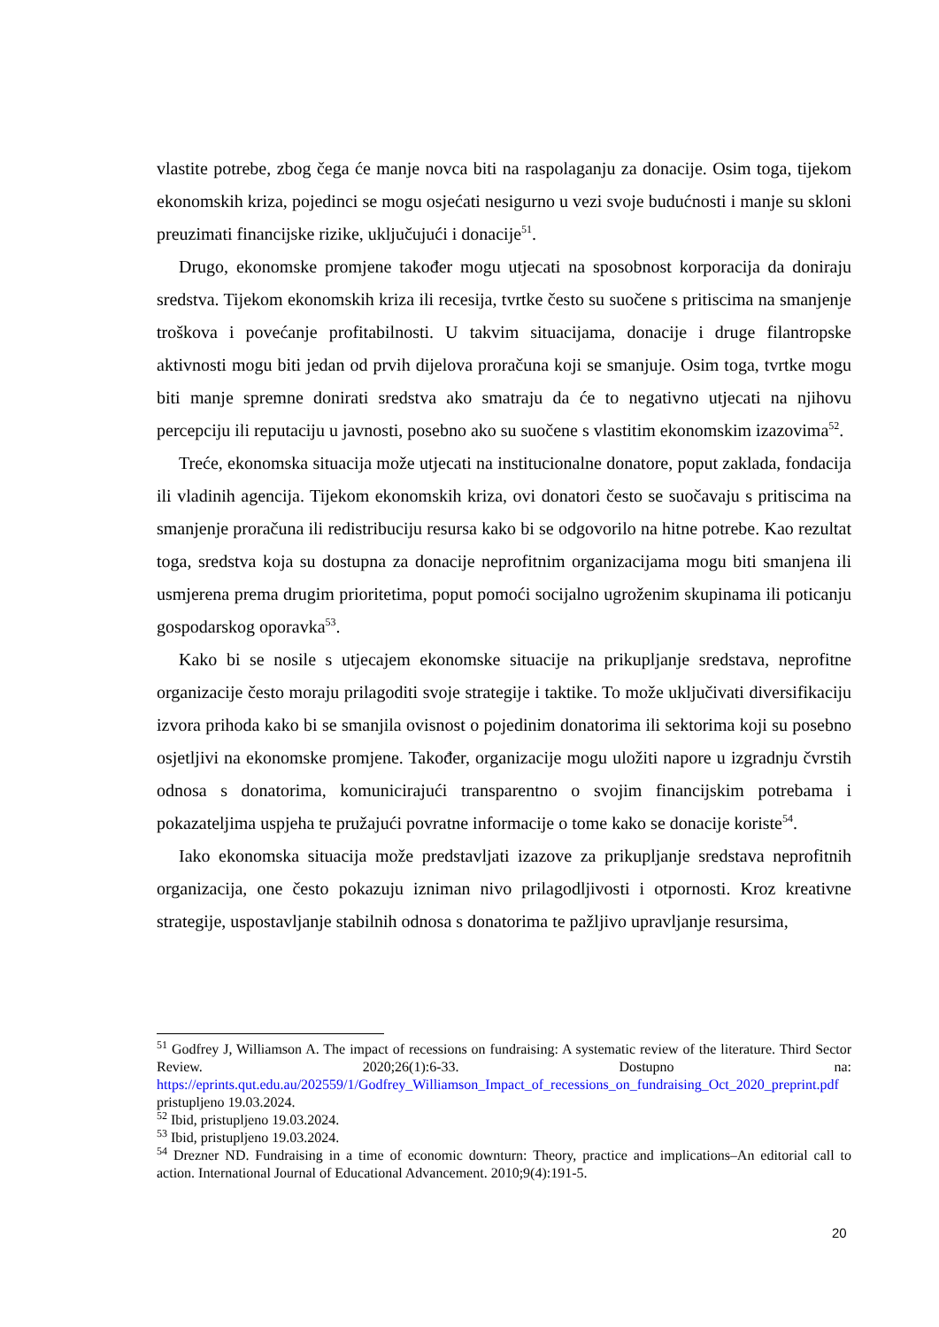vlastite potrebe, zbog čega će manje novca biti na raspolaganju za donacije. Osim toga, tijekom ekonomskih kriza, pojedinci se mogu osjećati nesigurno u vezi svoje budućnosti i manje su skloni preuzimati financijske rizike, uključujući i donacije<sup>51</sup>.
Drugo, ekonomske promjene također mogu utjecati na sposobnost korporacija da doniraju sredstva. Tijekom ekonomskih kriza ili recesija, tvrtke često su suočene s pritiscima na smanjenje troškova i povećanje profitabilnosti. U takvim situacijama, donacije i druge filantropske aktivnosti mogu biti jedan od prvih dijelova proračuna koji se smanjuje. Osim toga, tvrtke mogu biti manje spremne donirati sredstva ako smatraju da će to negativno utjecati na njihovu percepciju ili reputaciju u javnosti, posebno ako su suočene s vlastitim ekonomskim izazovima<sup>52</sup>.
Treće, ekonomska situacija može utjecati na institucionalne donatore, poput zaklada, fondacija ili vladinih agencija. Tijekom ekonomskih kriza, ovi donatori često se suočavaju s pritiscima na smanjenje proračuna ili redistribuciju resursa kako bi se odgovorilo na hitne potrebe. Kao rezultat toga, sredstva koja su dostupna za donacije neprofitnim organizacijama mogu biti smanjena ili usmjerena prema drugim prioritetima, poput pomoći socijalno ugroženim skupinama ili poticanju gospodarskog oporavka<sup>53</sup>.
Kako bi se nosile s utjecajem ekonomske situacije na prikupljanje sredstava, neprofitne organizacije često moraju prilagoditi svoje strategije i taktike. To može uključivati diversifikaciju izvora prihoda kako bi se smanjila ovisnost o pojedinim donatorima ili sektorima koji su posebno osjetljivi na ekonomske promjene. Također, organizacije mogu uložiti napore u izgradnju čvrstih odnosa s donatorima, komunicirajući transparentno o svojim financijskim potrebama i pokazateljima uspjeha te pružajući povratne informacije o tome kako se donacije koriste<sup>54</sup>.
Iako ekonomska situacija može predstavljati izazove za prikupljanje sredstava neprofitnih organizacija, one često pokazuju izniman nivo prilagodljivosti i otpornosti. Kroz kreativne strategije, uspostavljanje stabilnih odnosa s donatorima te pažljivo upravljanje resursima,
<sup>51</sup> Godfrey J, Williamson A. The impact of recessions on fundraising: A systematic review of the literature. Third Sector Review. 2020;26(1):6-33. Dostupno na: https://eprints.qut.edu.au/202559/1/Godfrey_Williamson_Impact_of_recessions_on_fundraising_Oct_2020_preprint.pdf pristupljeno 19.03.2024.
<sup>52</sup> Ibid, pristupljeno 19.03.2024.
<sup>53</sup> Ibid, pristupljeno 19.03.2024.
<sup>54</sup> Drezner ND. Fundraising in a time of economic downturn: Theory, practice and implications–An editorial call to action. International Journal of Educational Advancement. 2010;9(4):191-5.
20